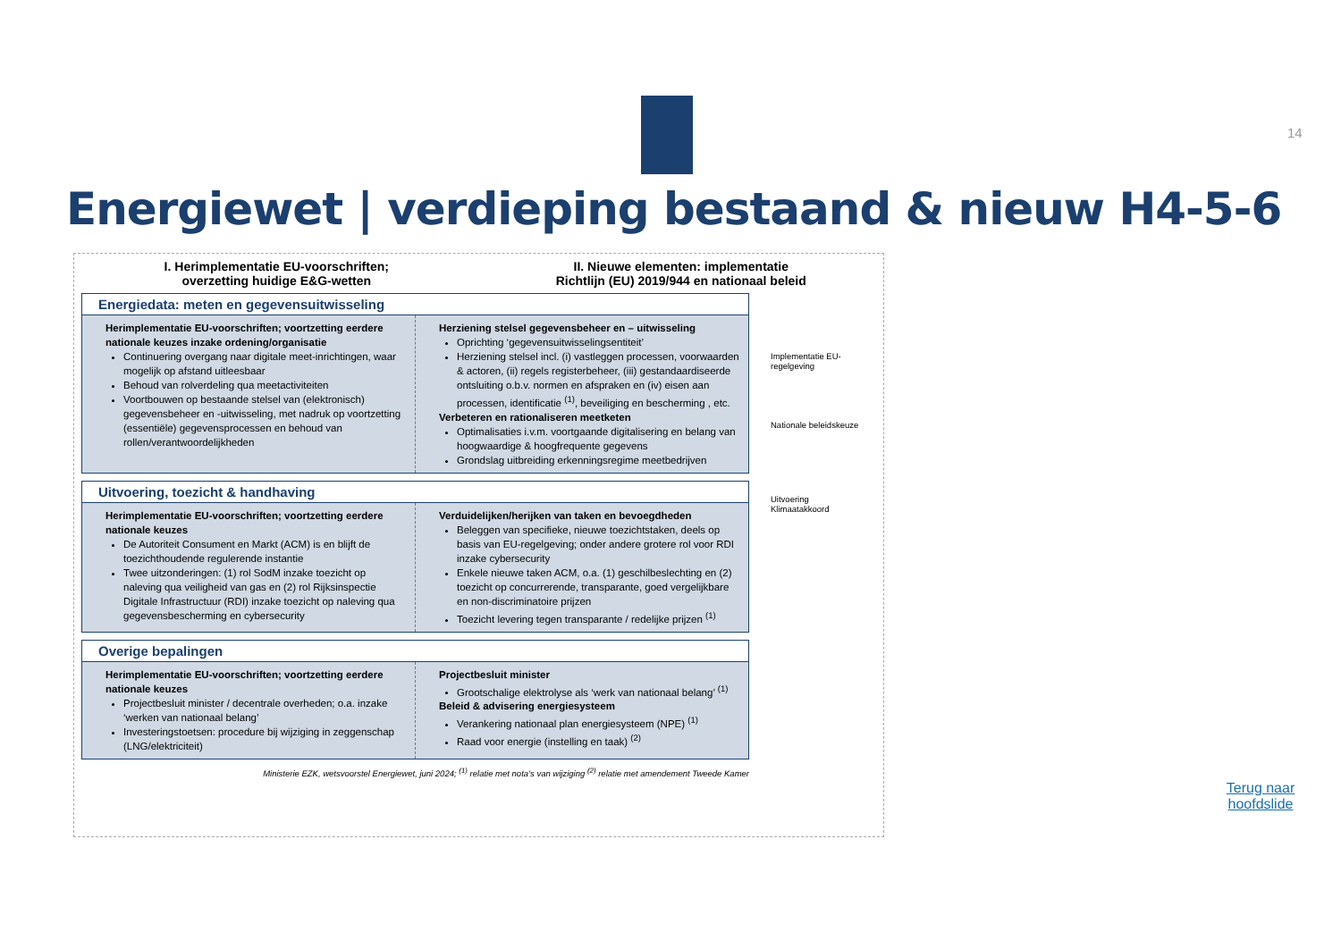14
Energiewet | verdieping bestaand & nieuw H4-5-6
I. Herimplementatie EU-voorschriften;
overzetting huidige E&G-wetten
II. Nieuwe elementen: implementatie
Richtlijn (EU) 2019/944 en nationaal beleid
Energiedata: meten en gegevensuitwisseling
Herimplementatie EU-voorschriften; voortzetting eerdere nationale keuzes inzake ordening/organisatie
Continuering overgang naar digitale meet-inrichtingen, waar mogelijk op afstand uitleesbaar
Behoud van rolverdeling qua meetactiviteiten
Voortbouwen op bestaande stelsel van (elektronisch) gegevensbeheer en -uitwisseling, met nadruk op voortzetting (essentiële) gegevensprocessen en behoud van rollen/verantwoordelijkheden
Herziening stelsel gegevensbeheer en – uitwisseling
Oprichting ‘gegevensuitwisselingsentiteit’
Herziening stelsel incl. (i) vastleggen processen, voorwaarden & actoren, (ii) regels registerbeheer, (iii) gestandaardiseerde ontsluiting o.b.v. normen en afspraken en (iv) eisen aan processen, identificatie <sup>(1)</sup>, beveiliging en bescherming , etc.
Verbeteren en rationaliseren meetketen
Optimalisaties i.v.m. voortgaande digitalisering en belang van hoogwaardige & hoogfrequente gegevens
Grondslag uitbreiding erkenningsregime meetbedrijven
Uitvoering, toezicht & handhaving
Herimplementatie EU-voorschriften; voortzetting eerdere nationale keuzes
De Autoriteit Consument en Markt (ACM) is en blijft de toezichthoudende regulerende instantie
Twee uitzonderingen: (1) rol SodM inzake toezicht op naleving qua veiligheid van gas en (2) rol Rijksinspectie Digitale Infrastructuur (RDI) inzake toezicht op naleving qua gegevensbescherming en cybersecurity
Verduidelijken/herijken van taken en bevoegdheden
Beleggen van specifieke, nieuwe toezichtstaken, deels op basis van EU-regelgeving; onder andere grotere rol voor RDI inzake cybersecurity
Enkele nieuwe taken ACM, o.a. (1) geschilbeslechting en (2) toezicht op concurrerende, transparante, goed vergelijkbare en non-discriminatoire prijzen
Toezicht levering tegen transparante / redelijke prijzen <sup>(1)</sup>
Overige bepalingen
Herimplementatie EU-voorschriften; voortzetting eerdere nationale keuzes
Projectbesluit minister / decentrale overheden; o.a. inzake ‘werken van nationaal belang’
Investeringstoetsen: procedure bij wijziging in zeggenschap (LNG/elektriciteit)
Projectbesluit minister
Grootschalige elektrolyse als ‘werk van nationaal belang’ <sup>(1)</sup>
Beleid & advisering energiesysteem
Verankering nationaal plan energiesysteem (NPE) <sup>(1)</sup>
Raad voor energie (instelling en taak) <sup>(2)</sup>
Ministerie EZK, wetsvoorstel Energiewet, juni 2024; <sup>(1)</sup> relatie met nota’s van wijziging <sup>(2)</sup> relatie met amendement Tweede Kamer
Implementatie EU-regelgeving
Nationale beleidskeuze
Uitvoering Klimaatakkoord
Terug naar hoofdslide